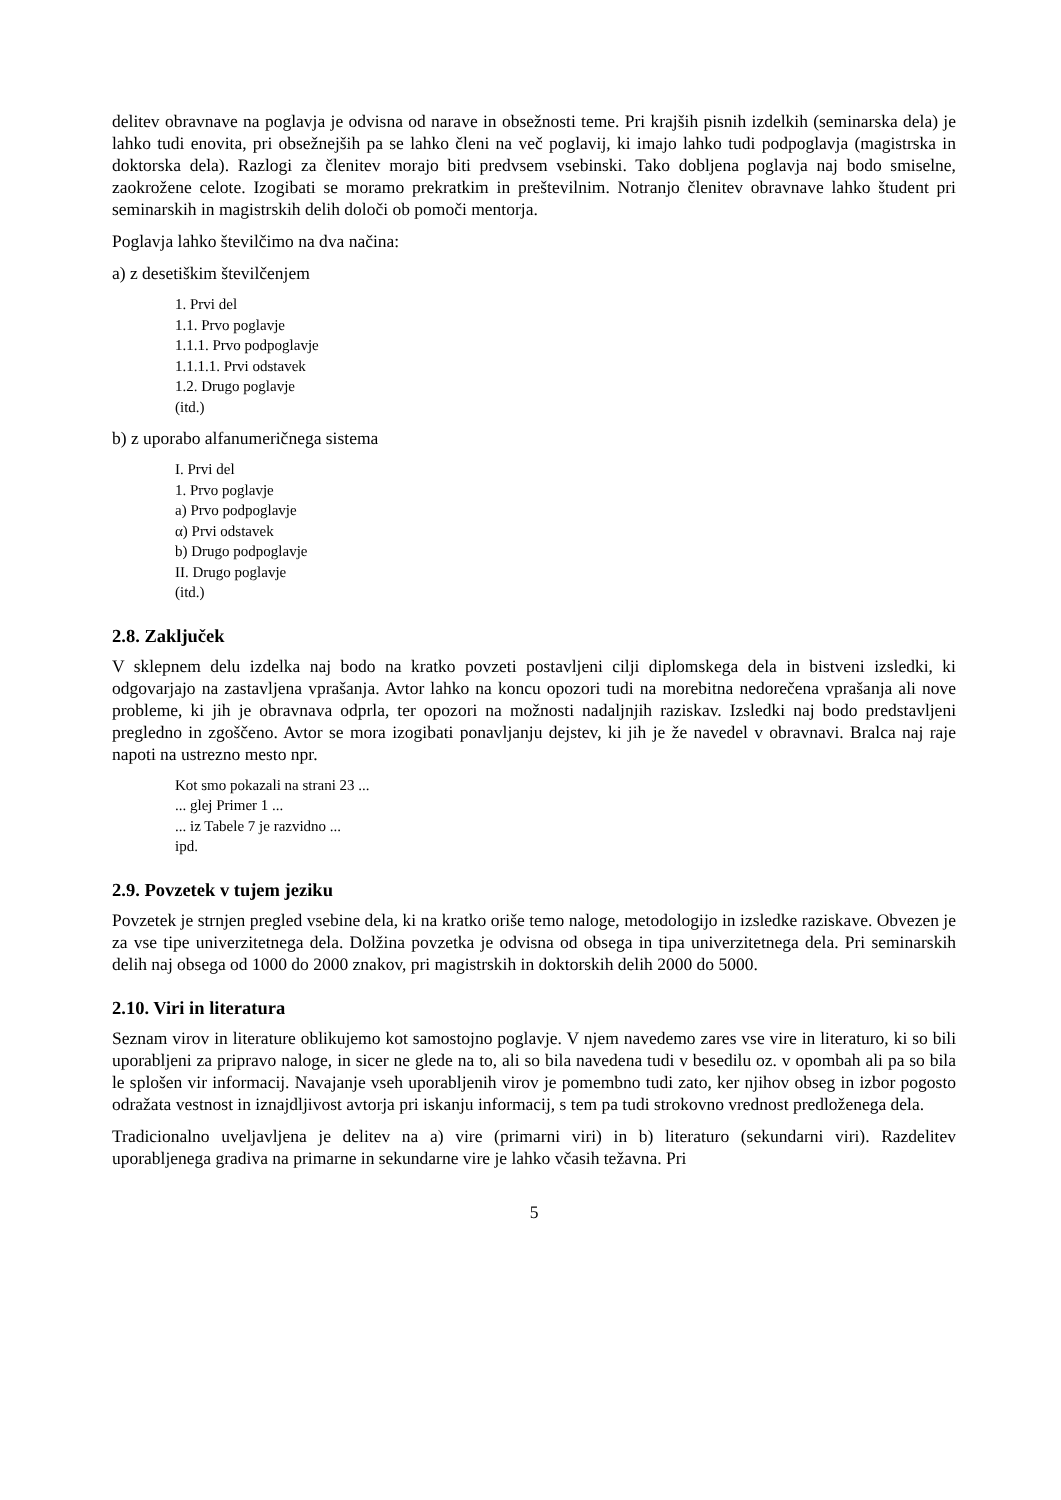delitev obravnave na poglavja je odvisna od narave in obsežnosti teme. Pri krajših pisnih izdelkih (seminarska dela) je lahko tudi enovita, pri obsežnejših pa se lahko členi na več poglavij, ki imajo lahko tudi podpoglavja (magistrska in doktorska dela). Razlogi za členitev morajo biti predvsem vsebinski. Tako dobljena poglavja naj bodo smiselne, zaokrožene celote. Izogibati se moramo prekratkim in preštevilnim. Notranjo členitev obravnave lahko študent pri seminarskih in magistrskih delih določi ob pomoči mentorja.
Poglavja lahko številčimo na dva načina:
a) z desetiškim številčenjem
1. Prvi del
1.1. Prvo poglavje
1.1.1. Prvo podpoglavje
1.1.1.1. Prvi odstavek
1.2. Drugo poglavje
(itd.)
b) z uporabo alfanumeričnega sistema
I. Prvi del
1. Prvo poglavje
a) Prvo podpoglavje
α) Prvi odstavek
b) Drugo podpoglavje
II. Drugo poglavje
(itd.)
2.8. Zaključek
V sklepnem delu izdelka naj bodo na kratko povzeti postavljeni cilji diplomskega dela in bistveni izsledki, ki odgovarjajo na zastavljena vprašanja. Avtor lahko na koncu opozori tudi na morebitna nedorečena vprašanja ali nove probleme, ki jih je obravnava odprla, ter opozori na možnosti nadaljnjih raziskav. Izsledki naj bodo predstavljeni pregledno in zgoščeno. Avtor se mora izogibati ponavljanju dejstev, ki jih je že navedel v obravnavi. Bralca naj raje napoti na ustrezno mesto npr.
Kot smo pokazali na strani 23 ...
... glej Primer 1 ...
... iz Tabele 7 je razvidno ...
ipd.
2.9. Povzetek v tujem jeziku
Povzetek je strnjen pregled vsebine dela, ki na kratko oriše temo naloge, metodologijo in izsledke raziskave. Obvezen je za vse tipe univerzitetnega dela. Dolžina povzetka je odvisna od obsega in tipa univerzitetnega dela. Pri seminarskih delih naj obsega od 1000 do 2000 znakov, pri magistrskih in doktorskih delih 2000 do 5000.
2.10. Viri in literatura
Seznam virov in literature oblikujemo kot samostojno poglavje. V njem navedemo zares vse vire in literaturo, ki so bili uporabljeni za pripravo naloge, in sicer ne glede na to, ali so bila navedena tudi v besedilu oz. v opombah ali pa so bila le splošen vir informacij. Navajanje vseh uporabljenih virov je pomembno tudi zato, ker njihov obseg in izbor pogosto odražata vestnost in iznajdljivost avtorja pri iskanju informacij, s tem pa tudi strokovno vrednost predloženega dela.
Tradicionalno uveljavljena je delitev na a) vire (primarni viri) in b) literaturo (sekundarni viri). Razdelitev uporabljenega gradiva na primarne in sekundarne vire je lahko včasih težavna. Pri
5